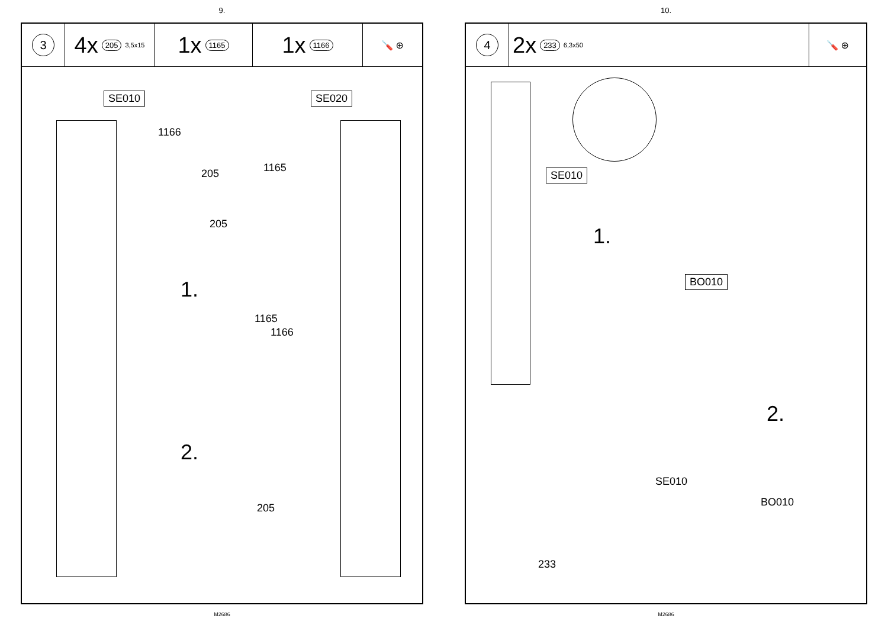9.
3
4x 205 3,5x15
1x 1165
1x 1166
🪛 ⊕
SE010 SE020
1166
205 1165
205
1.
1165
1166
2.
205
M2686
10.
4
2x 233 6,3x50
🪛 ⊕
SE010
1.
BO010
2.
SE010
BO010
233
M2686